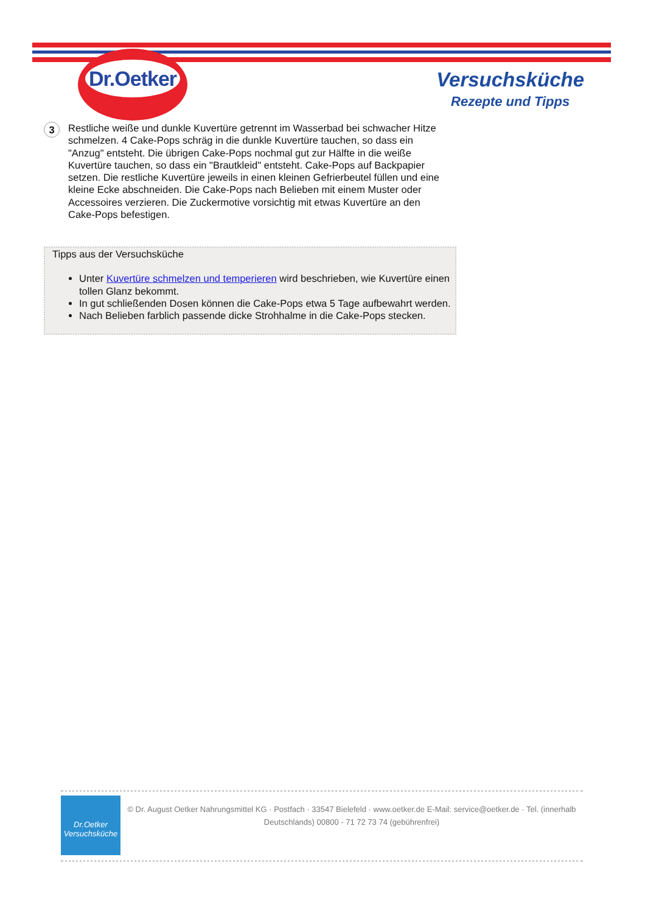Dr.Oetker
Versuchsküche
Rezepte und Tipps
3
Restliche weiße und dunkle Kuvertüre getrennt im Wasserbad bei schwacher Hitze schmelzen. 4 Cake-Pops schräg in die dunkle Kuvertüre tauchen, so dass ein "Anzug" entsteht. Die übrigen Cake-Pops nochmal gut zur Hälfte in die weiße Kuvertüre tauchen, so dass ein "Brautkleid" entsteht. Cake-Pops auf Backpapier setzen. Die restliche Kuvertüre jeweils in einen kleinen Gefrierbeutel füllen und eine kleine Ecke abschneiden. Die Cake-Pops nach Belieben mit einem Muster oder Accessoires verzieren. Die Zuckermotive vorsichtig mit etwas Kuvertüre an den Cake-Pops befestigen.
Tipps aus der Versuchsküche
Unter Kuvertüre schmelzen und temperieren wird beschrieben, wie Kuvertüre einen tollen Glanz bekommt.
In gut schließenden Dosen können die Cake-Pops etwa 5 Tage aufbewahrt werden.
Nach Belieben farblich passende dicke Strohhalme in die Cake-Pops stecken.
Dr.Oetker
Versuchsküche
© Dr. August Oetker Nahrungsmittel KG · Postfach · 33547 Bielefeld · www.oetker.de E-Mail: service@oetker.de · Tel. (innerhalb Deutschlands) 00800 - 71 72 73 74 (gebührenfrei)